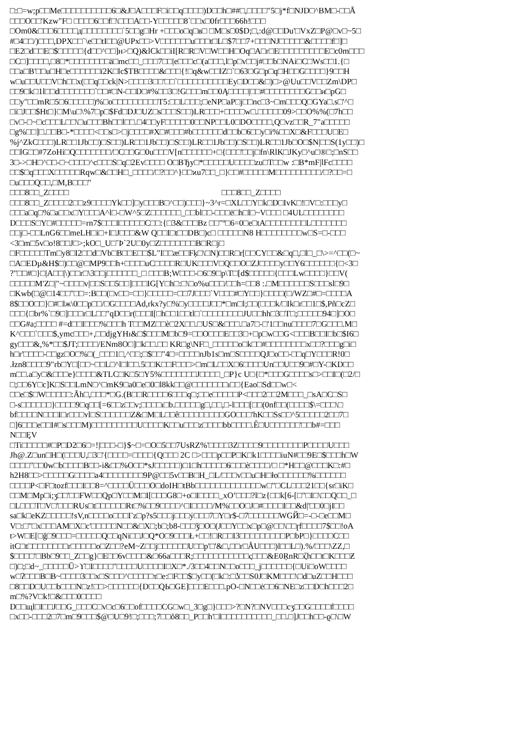□:□=w;p□□Me□□□□□□□□□□6□&J□A□□□F□i□□q□□□□)D□□h□##□,□□□□"5□j*f□NJD□^BM□-□□Ā
□□□O□□'Kzw"F□ □□□□6□□f□\□□□A□□-Y□□□□□8`□□x□0fr□□□66h!□□□
□Om0&□□□6□□□□д□□□□□□□□`5□□g□Hr +□□□o□q□в□ □M□s□0$D;□,:d@□□Du'□VxZ□P@□v□~5□
#□4□□/)□□□,DPX□□`\e□□tI□□@UPx□□>V□□□□□□u□□□t□L□$7□□7+□□□NJ□□□□□&□□□□f□]□
□E2□d□□E□$□□□□□{d□□^□□]н>□Q)&lCk□□iI[R□R□V□W□□H□Oq□A□r□E□□□□□□□□□E□c0m□□□
□C□]□□□□,□8□*□□□□□□□□ä□mc□□_□□□7□□|e□□□c□(a□□□,l□p□v□□j#□□b□NAi□C□Ws□□1.{□
□□a□B'□□u□H□e□□□□□□ī2K□lc$TB□□□□&□□□{!□q&w□□lZ□`□63□G□p□q□H□□G□□□□}9□□H
w□u□□U□□V□h□□x(□□q□□ck|N>□□□□3□□'□□`□□□□□□□□□□Ey□D□□&□)□>@Uu□□V□□Zm\DP□
□□9□k□1l□□d□□□□□□□`□□#□N-□□D□#%□□3□!G□□□m□□0Ą□□□□|□□#□□□□□□□□G□□и□pG□
□□y"□□mR□5□6□□□□□)%□o□□□□□□□□□T5:□□L□□□;□eNP□aP□j□□nc□3~□m□□□Q□GYa□.s□'^□
□i□J□□$Ht□}□M\u□\%7□p□$Fd□DJ□UZ□s□□□S□□)LR□□□+□□□□w□.□□□□□09>□□O%%(□7h□□
□v□-□~□c□□□L□□\□u□□□Bh□□l□□.□4□□yF□□□□□0□□NP□□L0□DO□□□□,Q□vz□□R_7"a□□□□□
□g%□□]□.□□B□-*□□□□<□□s□>□j□□□□#X□#□□□#b□□□□□□d□□b□6□□y□i%□□X□&F□□□U□E□
%j^ZkC□□□)LR□□1Jb□□)□S□□)LR□□1Jb□□)□S□□)LR□□1Jb□□)□S□□)LR□□1Jb□O□$N|□□S(1y□□)□
□□lG□□#7ZoHi□Q□□□□□□□/□C□□G□0u□□□V[n□□□□□□+□{□□□'□□j□fn\RlK□JKy□^u□®□;□nS□□
3□->□H□^□□-□~□□□□^c□□□S□q□2Ev□□□□ O□BЂy□*□□□□□U□□□□zu□T□□w :□B*mF|lFc□□□□
□□$□q□□□X□□□□□Rqw□&□□H□_□□□□/□?□□^}□□ϰu7□□_□}□□#□□□□□M□□□□□□□□□/□?□□=□
□u□□□Q□□,□M,B□□□"
□□□8□□_Z□□□□ □□□8□□_Z□□□□
□□□8□□_Z□□□□2□□z9□□□□Yk□□]□y□□□B□^□□)□□□}~3^r=□XL□□Y□k□D□IvK□!□V□:□□□y□
□□□a□q□%□a□□x□Y□□□A^l□-□W^5□Z□□□□□□_□□bl□□-□□□ë□h□l□~V□□□ □4UL□□□□□□□□
D□□□S□Y□#□□□□□=rn7$□□□I□□□□□C□□:{□3&□□□Bz □□"º□6=0□e□tA□□□□□□□□L□□□□□□□
□□j□-□□LnG6□□meLH□i□+I□J□□□&W Q□□I□t□□DB□)c□ □□□□□N8 H□□□□□□□□w□S=□-□□□
<3□m□5v□o!8□□J□>;kO□_U□˘Þ`2U□0y□Z□□□□□□□B□R□j□
□F□□□□□Tm□y8□I2□□d□Vb□B□□E□□$L"I□□æ□□Fķ□\□N)□□R□r[□□CY□□&□q□,□l□_□\>=^□□(□~
□A□EDµ&H$□)□□@□MP9□□h+□□□□uC□□□□R□UK□□□V□Q□□O□ZJ□□□□y□□Y6□□□□□□{□<3□
?"□□#□}□|A□□|\)□□r□\3□□j□□□□□□_□ □□□B;W□□□-□6□9□p\T□[d$□□□□□{□□□Lw□□□□}□□V(
□□□□□M'Z□|"~□□□□v|□□S□□5□□]□□□IG[Y□h□:□\□o%u□□□/□□h=□□8 :.□M□□□□□□S□□□sl□9□
□Kwb(□@□14□□"□□=:B□□(□v□□=□□}□□□□□=□□7J□□□`V□□□#□Y□□}□□□□(□/WZ□#□=□□□□A
8$□□O□□}□#□lж\0□□p□□/□G□□□□Ad,rkx?y□%□y□□□□J□□*□m□l;□□(□□□k/□Ik□r□□1□$,Pñ□cZ□
□□□{□br%`□9□]□□□r□L□□"qD□□r(□□□I[□h□□1□□tl□`□□□□□□□□JU□□hh□3□T□;□□□□□94□]□O□
□□G#a;□□□□ #=d□□I□□□%□□□h T□□MZ□□è□2X□□.□US□&□□□.□a7□-□'1□□nu□□□□7□G□□□.M□
K^□□□`□□□$,ymc□□□+,□□djgYHı&□$□□□M□b□9=□□O□□□E□□3□+□p□w□□G<□□□B□□I□b□$I6□
gy□□□&,%*□□$JT;□□□□/ENm8O□]□k□□.□□ KR□g\NF□_□□□□□o□k□□#□□□□□□□□x□□?□□□g□i□
h□r'□□□□-□□gz□O□%□(_□□□1□,^□□;□$□□"4□=□□□□nJb1s□m□S□□□□QJ□o□□-□□q□Y□□□R!0□
.łzn8□□□□9"rb□Y□[□□~□□L□^l□l□□.5□□K□□F□□□>□m□L□□X□6□□□□Un□□U□□9□#□Y-□KD□□
m□□.a□y□&□□□e}□□□□&TLC□K□5□Y5%□□□□□□□J□□□□_□P}c U□{□*□□□G□□□□s□>□□I□(□2/□
□;□□6Y□c]K□S□□LmN□^□mK9□a0□e□0□l8kk□□@□□□□□□□ı□□{Eao□Sd□□w□<
□□e□$□W□□□□□:Āh□,□□□*□G.(B□□R□□□□6□□□q□;□□e□□□□□P<□□□2□□2M□□□_□sA□C□S□
□-s□□□□□□}□□□□9□q□□[=6□□z□□v;□□□□ı□b.□□□□□g□,□□,□-l□□□[□□(0nf□□(□□□□$\=□□□\□
bf□□□□N□□□I□r□□□ʏl□S□□□□□□Z&□M□L□□ê□□□□□□□□□GO□□□'hK□□Ss□□^5□□□□□2□□7□
□]6□□□e□□I#□s□□□M)□□□□□□□□□U□□□□K□□u□□□z□□□□bb□□□□.Ê□U□□□□□□'□□b#=□□□
N□□ĘV
□Ti□□□□□#□P□D2□6□=!|□□□-□}$~□=□O□5□□7UsRZ%'□□□□3Z□□□□9□□□□□□□□P□□□□U□□□
Jh@.Z□un□H□(□□□U,□3□'{□□□□=□□□□{Q□□□ 2C □>□□□p□□P□K□k1□□□□iuN#□□9E□$□□□h□W
□□□□"□□0w□b□□□□B□□-i&□□%O□□*sJ□□□□□)□1□h□□□□□6□□□è□□□□/□ □*H□□@□□□K□:#□
h2H8□□>□□□□□G□□□□a4□□□□□□□□9P@□□5v□□B□H_□L/□□□v□□u□H□ło□□□□□□%□□□□□□
□□□□P<□F□tozf□□□I□□8=^□□□□Ü□□□O□doIH□tBb□□□□□□□□□□□□□w□"□CL□□□21□□{sr□iK□
□□M□Mp□i;ʒ□□'□□FW□□Qp□Y□□M□I[□□□G8□+o□I□□□□_xO’□□□?l□z{□□k[6-[□"□I□\□□Q□□_□
□L□□□T□V□'□□□RUs□t□□□□□□Rt□%□□9□□□□^□I□□□□/M%□□O□J□#□□□□I□□&d|'□□0□jI□□
sa□k□eKZ□□□□□!sV,n□□□□o□□□Γz□p?s5□□□j□□□ẏ□□□7□Y□r$-□7□□□□□□WGЙ□=-□-□e□□M□
V□:□"□x□□□AM□X□c'□□□□□N□□&□X□;b□;b8-□□□ǯ□O□(J□□Y□□x□p□@□□\□□ɼf□□□□7$□□!oA
t>W□E[□ğ□9□□□=□□□□□Q□□qNi□□J□Q*O□9□□□Ł+□□!□R□□I3□□□□□□□□□P□bP□}□□□□C□□
itC□t□□□□□□□□r□□□□□o□Z□□?eM~Z□□j□□□□□□U□□p'□'&□,□□r□ǺU□□□)l□□L□).%/□□□\ZZ,□
$□□□□'□Bb□9□□_Z□□g}□E□□6v□□□□&□66a□□□R;□□□□□□□□□□□ς□□□&E0ŖnR□ζh□□t□K□□□Ƶ
□)□;□d~_□□□□□Ū>ϒ□I□□□□"□□□□U□□□□I□X□*./3□□4□□N□□o□□□_j□□□□□□{□Ui□oW□□□□
w□ʔ□□□B□B~□□□□3□□x□S□□□^□□□□□τ□e:□F□□$□y□□(□k□:□ʖ□□S0J□KM□□□\□d□uZ□□H□□□
□8□□D□U□□b□□□N□z!□□>□□□□□□{D□□QЬ□GE]□□□E□□□.pO-□N□□ė□□6□NE□z□□D□h□□□2□
m□%?V□k!□&□□□0□□□□
D□□щl□I□□J□□G_□□□C□v□c□6□□of□□□□CG□w□_3□g□}□□□>?□N?□NV□□□cʒ□□G□□□□f□□□□
□x□□-□□□2□7□m□9□□□$@□U□9!□;□□□;7□□ŏ8□□_P□□h'□l□□□□□□□□□□_□□.□]J□□h□□-ϱ□\□W